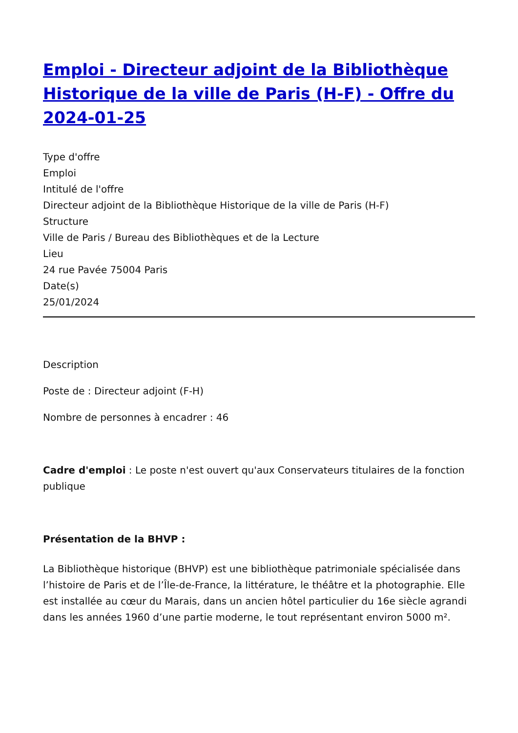Emploi - Directeur adjoint de la Bibliothèque Historique de la ville de Paris (H-F) - Offre du 2024-01-25
Type d'offre
Emploi
Intitulé de l'offre
Directeur adjoint de la Bibliothèque Historique de la ville de Paris (H-F)
Structure
Ville de Paris / Bureau des Bibliothèques et de la Lecture
Lieu
24 rue Pavée 75004 Paris
Date(s)
25/01/2024
Description
Poste de : Directeur adjoint (F-H)
Nombre de personnes à encadrer : 46
Cadre d'emploi : Le poste n'est ouvert qu'aux Conservateurs titulaires de la fonction publique
Présentation de la BHVP :
La Bibliothèque historique (BHVP) est une bibliothèque patrimoniale spécialisée dans l’histoire de Paris et de l’Île-de-France, la littérature, le théâtre et la photographie. Elle est installée au cœur du Marais, dans un ancien hôtel particulier du 16e siècle agrandi dans les années 1960 d’une partie moderne, le tout représentant environ 5000 m².